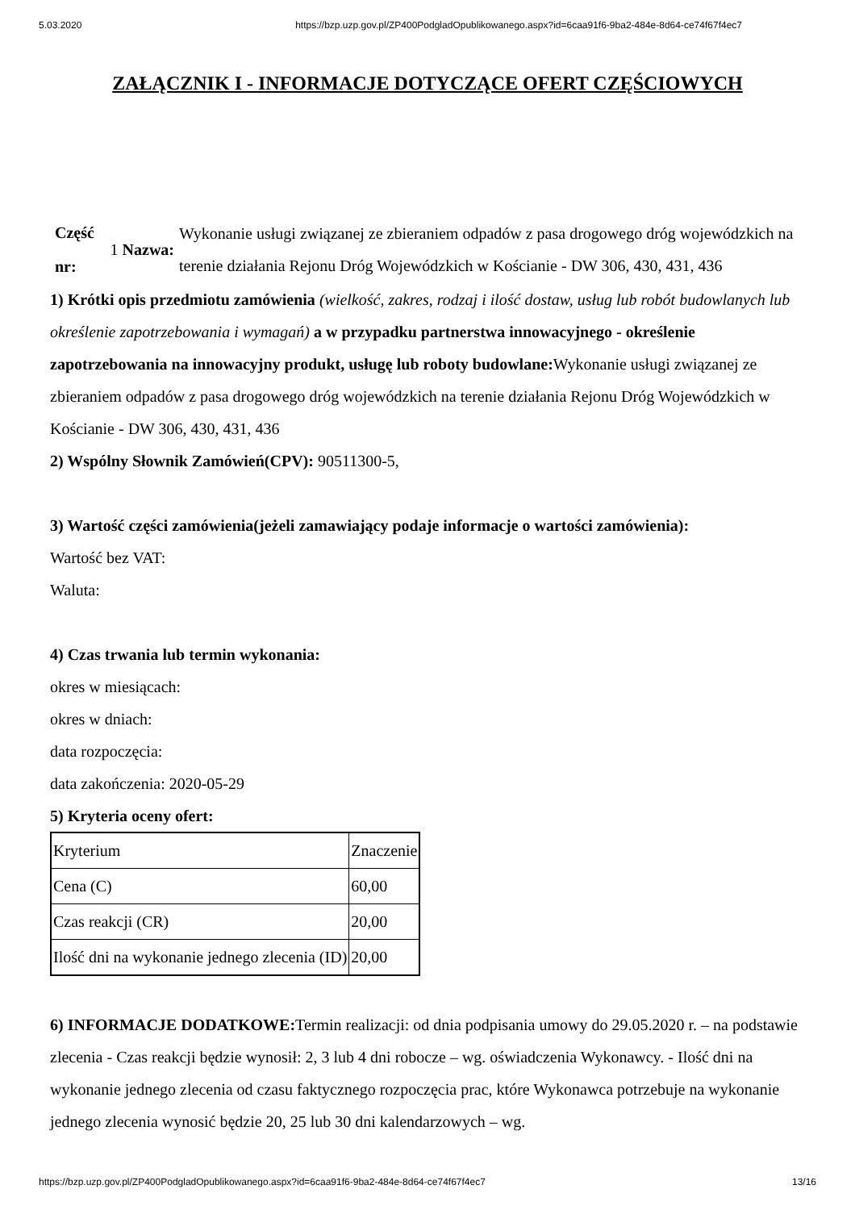5.03.2020 https://bzp.uzp.gov.pl/ZP400PodgladOpublikowanego.aspx?id=6caa91f6-9ba2-484e-8d64-ce74f67f4ec7
ZAŁĄCZNIK I - INFORMACJE DOTYCZĄCE OFERT CZĘŚCIOWYCH
Część nr:
1 Nazwa:
Wykonanie usługi związanej ze zbieraniem odpadów z pasa drogowego dróg wojewódzkich na terenie działania Rejonu Dróg Wojewódzkich w Kościanie - DW 306, 430, 431, 436
1) Krótki opis przedmiotu zamówienia (wielkość, zakres, rodzaj i ilość dostaw, usług lub robót budowlanych lub określenie zapotrzebowania i wymagań) a w przypadku partnerstwa innowacyjnego - określenie zapotrzebowania na innowacyjny produkt, usługę lub roboty budowlane: Wykonanie usługi związanej ze zbieraniem odpadów z pasa drogowego dróg wojewódzkich na terenie działania Rejonu Dróg Wojewódzkich w Kościanie - DW 306, 430, 431, 436
2) Wspólny Słownik Zamówień(CPV): 90511300-5,
3) Wartość części zamówienia(jeżeli zamawiający podaje informacje o wartości zamówienia):
Wartość bez VAT:
Waluta:
4) Czas trwania lub termin wykonania:
okres w miesiącach:
okres w dniach:
data rozpoczęcia:
data zakończenia: 2020-05-29
5) Kryteria oceny ofert:
| Kryterium | Znaczenie |
| Cena (C) | 60,00 |
| Czas reakcji (CR) | 20,00 |
| Ilość dni na wykonanie jednego zlecenia (ID) | 20,00 |
6) INFORMACJE DODATKOWE: Termin realizacji: od dnia podpisania umowy do 29.05.2020 r. – na podstawie zlecenia - Czas reakcji będzie wynosił: 2, 3 lub 4 dni robocze – wg. oświadczenia Wykonawcy. - Ilość dni na wykonanie jednego zlecenia od czasu faktycznego rozpoczęcia prac, które Wykonawca potrzebuje na wykonanie jednego zlecenia wynosić będzie 20, 25 lub 30 dni kalendarzowych – wg.
https://bzp.uzp.gov.pl/ZP400PodgladOpublikowanego.aspx?id=6caa91f6-9ba2-484e-8d64-ce74f67f4ec7 13/16